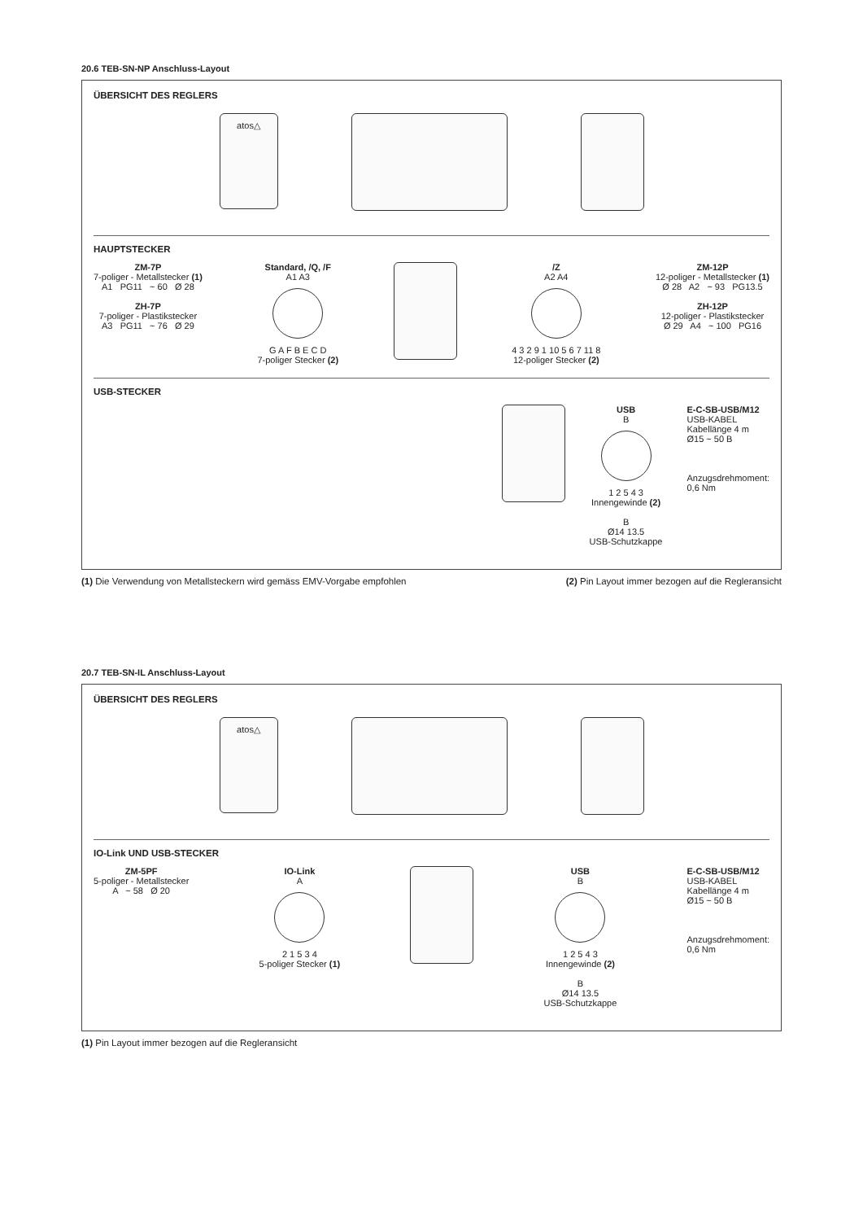20.6 TEB-SN-NP Anschluss-Layout
ÜBERSICHT DES REGLERS
atos△
HAUPTSTECKER
ZM-7P
7-poliger - Metallstecker (1)
A1 PG11 ~ 60 Ø 28
ZH-7P
7-poliger - Plastikstecker
A3 PG11 ~ 76 Ø 29
Standard, /Q, /F
A1 A3
G A F B E C D
7-poliger Stecker (2)
/Z
A2 A4
4 3 2 9 1 10 5 6 7 11 8
12-poliger Stecker (2)
ZM-12P
12-poliger - Metallstecker (1)
Ø 28 A2 ~ 93 PG13.5
ZH-12P
12-poliger - Plastikstecker
Ø 29 A4 ~ 100 PG16
USB-STECKER
USB
B
1 2 5 4 3
Innengewinde (2)
B
Ø14 13.5
USB-Schutzkappe
E-C-SB-USB/M12
USB-KABEL
Kabellänge 4 m
Ø15 ~ 50 B
Anzugsdrehmoment:
0,6 Nm
(1) Die Verwendung von Metallsteckern wird gemäss EMV-Vorgabe empfohlen (2) Pin Layout immer bezogen auf die Regleransicht
20.7 TEB-SN-IL Anschluss-Layout
ÜBERSICHT DES REGLERS
atos△
IO-Link UND USB-STECKER
ZM-5PF
5-poliger - Metallstecker
A ~ 58 Ø 20
IO-Link
A
2 1 5 3 4
5-poliger Stecker (1)
USB
B
1 2 5 4 3
Innengewinde (2)
B
Ø14 13.5
USB-Schutzkappe
E-C-SB-USB/M12
USB-KABEL
Kabellänge 4 m
Ø15 ~ 50 B
Anzugsdrehmoment:
0,6 Nm
(1) Pin Layout immer bezogen auf die Regleransicht